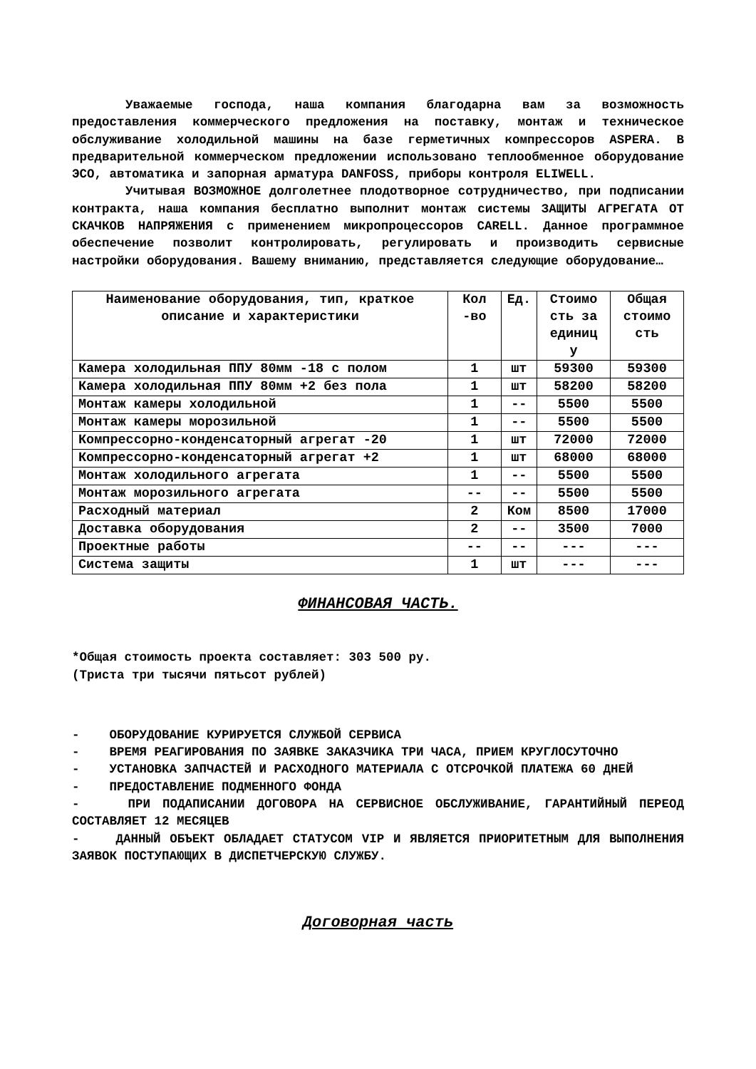Уважаемые господа, наша компания благодарна вам за возможность предоставления коммерческого предложения на поставку, монтаж и техническое обслуживание холодильной машины на базе герметичных компрессоров ASPERA. В предварительной коммерческом предложении использовано теплообменное оборудование ЭСО, автоматика и запорная арматура DANFOSS, приборы контроля ELIWELL.
Учитывая ВОЗМОЖНОЕ долголетнее плодотворное сотрудничество, при подписании контракта, наша компания бесплатно выполнит монтаж системы ЗАЩИТЫ АГРЕГАТА ОТ СКАЧКОВ НАПРЯЖЕНИЯ с применением микропроцессоров CARELL. Данное программное обеспечение позволит контролировать, регулировать и производить сервисные настройки оборудования. Вашему вниманию, представляется следующие оборудование…
| Наименование оборудования, тип, краткое описание и характеристики | Кол -во | Ед. | Стоимо сть за единиц у | Общая стоимо сть |
| --- | --- | --- | --- | --- |
| Камера холодильная ППУ 80мм -18 с полом | 1 | шт | 59300 | 59300 |
| Камера холодильная ППУ 80мм +2 без пола | 1 | шт | 58200 | 58200 |
| Монтаж камеры холодильной | 1 | -- | 5500 | 5500 |
| Монтаж камеры морозильной | 1 | -- | 5500 | 5500 |
| Компрессорно-конденсаторный агрегат -20 | 1 | шт | 72000 | 72000 |
| Компрессорно-конденсаторный агрегат +2 | 1 | шт | 68000 | 68000 |
| Монтаж холодильного агрегата | 1 | -- | 5500 | 5500 |
| Монтаж морозильного агрегата | -- | -- | 5500 | 5500 |
| Расходный материал | 2 | Ком | 8500 | 17000 |
| Доставка оборудования | 2 | -- | 3500 | 7000 |
| Проектные работы | -- | -- | --- | --- |
| Система защиты | 1 | шт | --- | --- |
ФИНАНСОВАЯ ЧАСТЬ.
*Общая стоимость проекта составляет: 303 500 ру.
(Триста три тысячи пятьсот рублей)
- ОБОРУДОВАНИЕ КУРИРУЕТСЯ СЛУЖБОЙ СЕРВИСА
- ВРЕМЯ РЕАГИРОВАНИЯ ПО ЗАЯВКЕ ЗАКАЗЧИКА ТРИ ЧАСА, ПРИЕМ КРУГЛОСУТОЧНО
- УСТАНОВКА ЗАПЧАСТЕЙ И РАСХОДНОГО МАТЕРИАЛА С ОТСРОЧКОЙ ПЛАТЕЖА 60 ДНЕЙ
- ПРЕДОСТАВЛЕНИЕ ПОДМЕННОГО ФОНДА
- ПРИ ПОДАПИСАНИИ ДОГОВОРА НА СЕРВИСНОЕ ОБСЛУЖИВАНИЕ, ГАРАНТИЙНЫЙ ПЕРЕОД СОСТАВЛЯЕТ 12 МЕСЯЦЕВ
- ДАННЫЙ ОБЪЕКТ ОБЛАДАЕТ СТАТУСОМ VIP И ЯВЛЯЕТСЯ ПРИОРИТЕТНЫМ ДЛЯ ВЫПОЛНЕНИЯ ЗАЯВОК ПОСТУПАЮЩИХ В ДИСПЕТЧЕРСКУЮ СЛУЖБУ.
Договорная часть